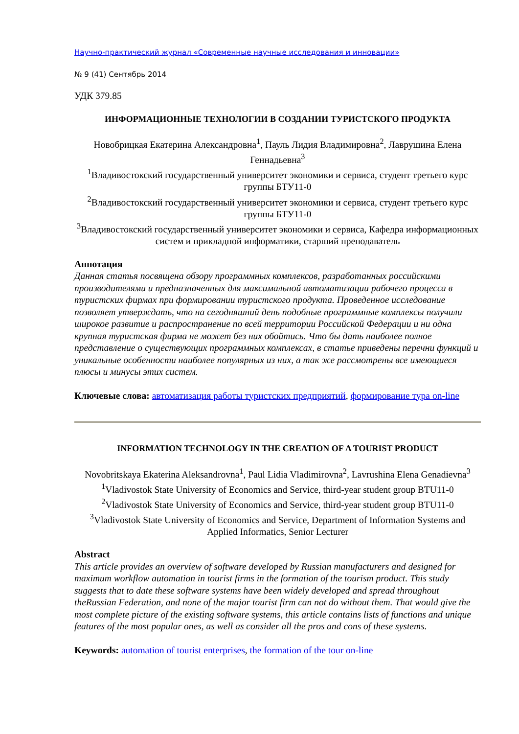Научно-практический журнал «Современные научные исследования и инновации»
№ 9 (41) Сентябрь 2014
УДК 379.85
ИНФОРМАЦИОННЫЕ ТЕХНОЛОГИИ В СОЗДАНИИ ТУРИСТСКОГО ПРОДУКТА
Новобрицкая Екатерина Александровна<sup>1</sup>, Пауль Лидия Владимировна<sup>2</sup>, Лаврушина Елена Геннадьевна<sup>3</sup>
<sup>1</sup> Владивостокский государственный университет экономики и сервиса, студент третьего курс группы БТУ11-0
<sup>2</sup> Владивостокский государственный университет экономики и сервиса, студент третьего курс группы БТУ11-0
<sup>3</sup> Владивостокский государственный университет экономики и сервиса, Кафедра информационных систем и прикладной информатики, старший преподаватель
Аннотация
Данная статья посвящена обзору программных комплексов, разработанных российскими производителями и предназначенных для максимальной автоматизации рабочего процесса в туристских фирмах при формировании туристского продукта. Проведенное исследование позволяет утверждать, что на сегодняшний день подобные программные комплексы получили широкое развитие и распространение по всей территории Российской Федерации и ни одна крупная туристская фирма не может без них обойтись. Что бы дать наиболее полное представление о существующих программных комплексах, в статье приведены перечни функций и уникальные особенности наиболее популярных из них, а так же рассмотрены все имеющиеся плюсы и минусы этих систем.
Ключевые слова: автоматизация работы туристских предприятий, формирование тура on-line
INFORMATION TECHNOLOGY IN THE CREATION OF A TOURIST PRODUCT
Novobritskaya Ekaterina Aleksandrovna<sup>1</sup>, Paul Lidia Vladimirovna<sup>2</sup>, Lavrushina Elena Genadievna<sup>3</sup>
<sup>1</sup> Vladivostok State University of Economics and Service, third-year student group BTU11-0
<sup>2</sup> Vladivostok State University of Economics and Service, third-year student group BTU11-0
<sup>3</sup> Vladivostok State University of Economics and Service, Department of Information Systems and Applied Informatics, Senior Lecturer
Abstract
This article provides an overview of software developed by Russian manufacturers and designed for maximum workflow automation in tourist firms in the formation of the tourism product. This study suggests that to date these software systems have been widely developed and spread throughout theRussian Federation, and none of the major tourist firm can not do without them. That would give the most complete picture of the existing software systems, this article contains lists of functions and unique features of the most popular ones, as well as consider all the pros and cons of these systems.
Keywords: automation of tourist enterprises, the formation of the tour on-line